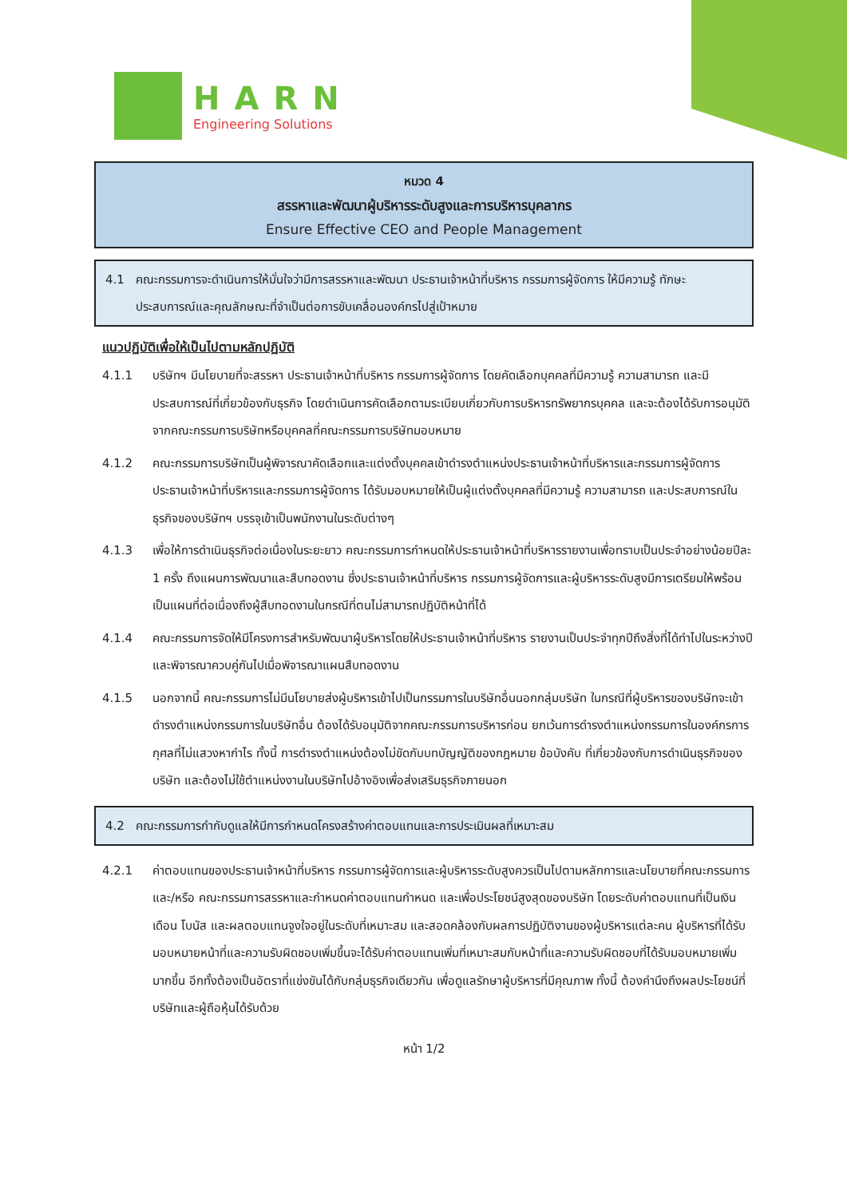HARN
Engineering Solutions
หมวด 4
สรรหาและพัฒนาผู้บริหารระดับสูงและการบริหารบุคลากร
Ensure Effective CEO and People Management
4.1 คณะกรรมการจะดำเนินการให้มั่นใจว่ามีการสรรหาและพัฒนา ประธานเจ้าหน้าที่บริหาร กรรมการผู้จัดการ ให้มีความรู้ ทักษะ ประสบการณ์และคุณลักษณะที่จำเป็นต่อการขับเคลื่อนองค์กรไปสู่เป้าหมาย
แนวปฏิบัติเพื่อให้เป็นไปตามหลักปฏิบัติ
4.1.1 บริษัทฯ มีนโยบายที่จะสรรหา ประธานเจ้าหน้าที่บริหาร กรรมการผู้จัดการ โดยคัดเลือกบุคคลที่มีความรู้ ความสามารถ และมีประสบการณ์ที่เกี่ยวข้องกับธุรกิจ โดยดำเนินการคัดเลือกตามระเบียบเกี่ยวกับการบริหารทรัพยากรบุคคล และจะต้องได้รับการอนุมัติจากคณะกรรมการบริษัทหรือบุคคลที่คณะกรรมการบริษัทมอบหมาย
4.1.2 คณะกรรมการบริษัทเป็นผู้พิจารณาคัดเลือกและแต่งตั้งบุคคลเข้าดำรงตำแหน่งประธานเจ้าหน้าที่บริหารและกรรมการผู้จัดการ ประธานเจ้าหน้าที่บริหารและกรรมการผู้จัดการ ได้รับมอบหมายให้เป็นผู้แต่งตั้งบุคคลที่มีความรู้ ความสามารถ และประสบการณ์ในธุรกิจของบริษัทฯ บรรจุเข้าเป็นพนักงานในระดับต่างๆ
4.1.3 เพื่อให้การดำเนินธุรกิจต่อเนื่องในระยะยาว คณะกรรมการกำหนดให้ประธานเจ้าหน้าที่บริหารรายงานเพื่อทราบเป็นประจำอย่างน้อยปีละ 1 ครั้ง ถึงแผนการพัฒนาและสืบทอดงาน ซึ่งประธานเจ้าหน้าที่บริหาร กรรมการผู้จัดการและผู้บริหารระดับสูงมีการเตรียมให้พร้อมเป็นแผนที่ต่อเนื่องถึงผู้สืบทอดงานในกรณีที่ตนไม่สามารถปฏิบัติหน้าที่ได้
4.1.4 คณะกรรมการจัดให้มีโครงการสำหรับพัฒนาผู้บริหารโดยให้ประธานเจ้าหน้าที่บริหาร รายงานเป็นประจำทุกปีถึงสิ่งที่ได้ทำไปในระหว่างปี และพิจารณาควบคู่กันไปเมื่อพิจารณาแผนสืบทอดงาน
4.1.5 นอกจากนี้ คณะกรรมการไม่มีนโยบายส่งผู้บริหารเข้าไปเป็นกรรมการในบริษัทอื่นนอกกลุ่มบริษัท ในกรณีที่ผู้บริหารของบริษัทจะเข้าดำรงตำแหน่งกรรมการในบริษัทอื่น ต้องได้รับอนุมัติจากคณะกรรมการบริหารก่อน ยกเว้นการดำรงตำแหน่งกรรมการในองค์กรการกุศลที่ไม่แสวงหากำไร ทั้งนี้ การดำรงตำแหน่งต้องไม่ขัดกับบทบัญญัติของกฎหมาย ข้อบังคับ ที่เกี่ยวข้องกับการดำเนินธุรกิจของบริษัท และต้องไม่ใช้ตำแหน่งงานในบริษัทไปอ้างอิงเพื่อส่งเสริมธุรกิจภายนอก
4.2 คณะกรรมการกำกับดูแลให้มีการกำหนดโครงสร้างค่าตอบแทนและการประเมินผลที่เหมาะสม
4.2.1 ค่าตอบแทนของประธานเจ้าหน้าที่บริหาร กรรมการผู้จัดการและผู้บริหารระดับสูงควรเป็นไปตามหลักการและนโยบายที่คณะกรรมการ และ/หรือ คณะกรรมการสรรหาและกำหนดค่าตอบแทนกำหนด และเพื่อประโยชน์สูงสุดของบริษัท โดยระดับค่าตอบแทนที่เป็นเงินเดือน โบนัส และผลตอบแทนจูงใจอยู่ในระดับที่เหมาะสม และสอดคล้องกับผลการปฏิบัติงานของผู้บริหารแต่ละคน ผู้บริหารที่ได้รับมอบหมายหน้าที่และความรับผิดชอบเพิ่มขึ้นจะได้รับค่าตอบแทนเพิ่มที่เหมาะสมกับหน้าที่และความรับผิดชอบที่ได้รับมอบหมายเพิ่มมากขึ้น อีกทั้งต้องเป็นอัตราที่แข่งขันได้กับกลุ่มธุรกิจเดียวกัน เพื่อดูแลรักษาผู้บริหารที่มีคุณภาพ ทั้งนี้ ต้องคำนึงถึงผลประโยชน์ที่บริษัทและผู้ถือหุ้นได้รับด้วย
หน้า 1/2